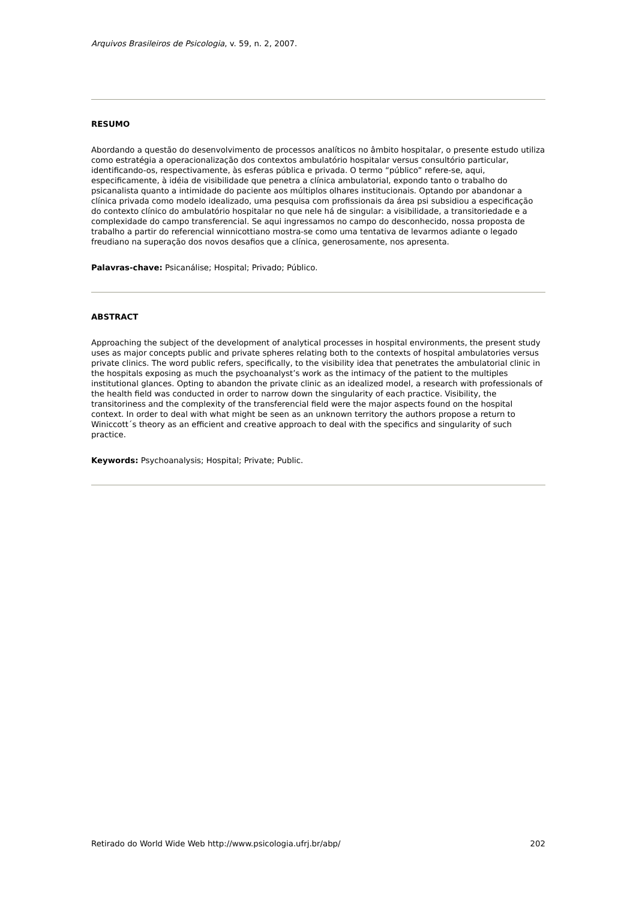Arquivos Brasileiros de Psicologia, v. 59, n. 2, 2007.
RESUMO
Abordando a questão do desenvolvimento de processos analíticos no âmbito hospitalar, o presente estudo utiliza como estratégia a operacionalização dos contextos ambulatório hospitalar versus consultório particular, identificando-os, respectivamente, às esferas pública e privada. O termo “público” refere-se, aqui, especificamente, à idéia de visibilidade que penetra a clínica ambulatorial, expondo tanto o trabalho do psicanalista quanto a intimidade do paciente aos múltiplos olhares institucionais. Optando por abandonar a clínica privada como modelo idealizado, uma pesquisa com profissionais da área psi subsidiou a especificação do contexto clínico do ambulatório hospitalar no que nele há de singular: a visibilidade, a transitoriedade e a complexidade do campo transferencial. Se aqui ingressamos no campo do desconhecido, nossa proposta de trabalho a partir do referencial winnicottiano mostra-se como uma tentativa de levarmos adiante o legado freudiano na superação dos novos desafios que a clínica, generosamente, nos apresenta.
Palavras-chave: Psicanálise; Hospital; Privado; Público.
ABSTRACT
Approaching the subject of the development of analytical processes in hospital environments, the present study uses as major concepts public and private spheres relating both to the contexts of hospital ambulatories versus private clinics. The word public refers, specifically, to the visibility idea that penetrates the ambulatorial clinic in the hospitals exposing as much the psychoanalyst’s work as the intimacy of the patient to the multiples institutional glances. Opting to abandon the private clinic as an idealized model, a research with professionals of the health field was conducted in order to narrow down the singularity of each practice. Visibility, the transitoriness and the complexity of the transferencial field were the major aspects found on the hospital context. In order to deal with what might be seen as an unknown territory the authors propose a return to Winiccott´s theory as an efficient and creative approach to deal with the specifics and singularity of such practice.
Keywords: Psychoanalysis; Hospital; Private; Public.
Retirado do World Wide Web http://www.psicologia.ufrj.br/abp/ 202